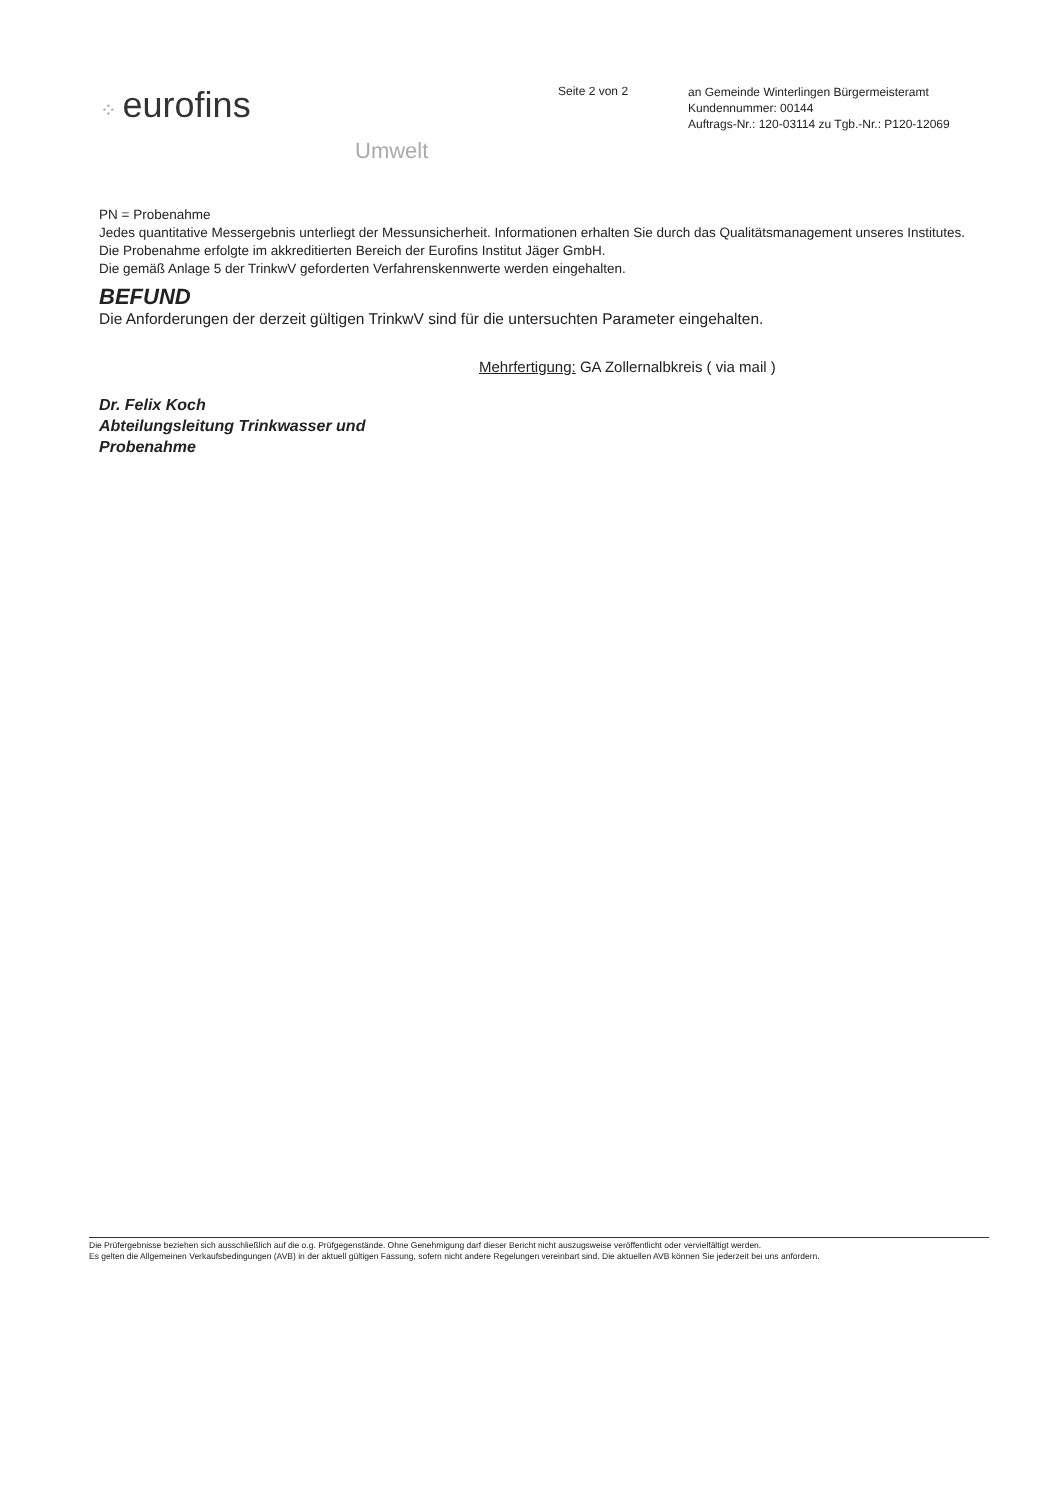⁘ eurofins
Umwelt
Seite 2 von 2
an Gemeinde Winterlingen Bürgermeisteramt
Kundennummer: 00144
Auftrags-Nr.: 120-03114 zu Tgb.-Nr.: P120-12069
PN = Probenahme
Jedes quantitative Messergebnis unterliegt der Messunsicherheit. Informationen erhalten Sie durch das Qualitätsmanagement unseres Institutes. Die Probenahme erfolgte im akkreditierten Bereich der Eurofins Institut Jäger GmbH.
Die gemäß Anlage 5 der TrinkwV geforderten Verfahrenskennwerte werden eingehalten.
BEFUND
Die Anforderungen der derzeit gültigen TrinkwV sind für die untersuchten Parameter eingehalten.
Dr. Felix Koch
Abteilungsleitung Trinkwasser und
Probenahme
Mehrfertigung: GA Zollernalbkreis ( via mail )
Die Prüfergebnisse beziehen sich ausschließlich auf die o.g. Prüfgegenstände. Ohne Genehmigung darf dieser Bericht nicht auszugsweise veröffentlicht oder vervielfältigt werden.
Es gelten die Allgemeinen Verkaufsbedingungen (AVB) in der aktuell gültigen Fassung, sofern nicht andere Regelungen vereinbart sind. Die aktuellen AVB können Sie jederzeit bei uns anfordern.